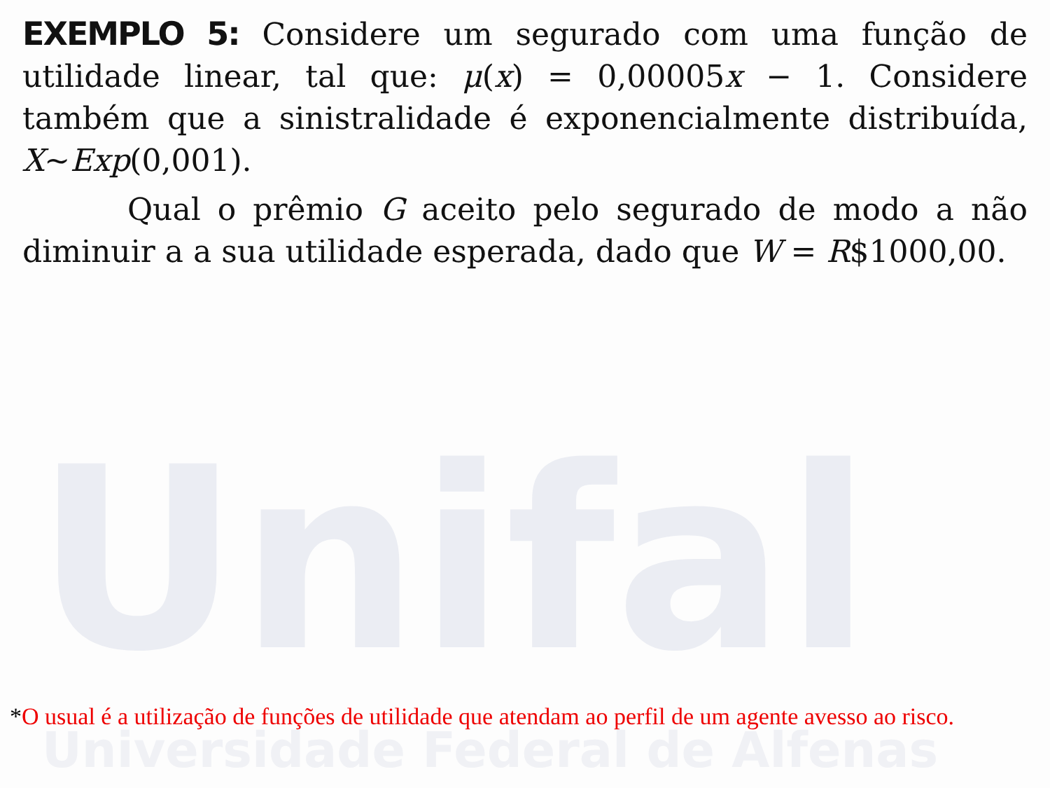Unifal
Universidade Federal de Alfenas
EXEMPLO 5: Considere um segurado com uma função de utilidade linear, tal que: μ(x) = 0,00005x − 1. Considere também que a sinistralidade é exponencialmente distribuída, X~Exp(0,001).
Qual o prêmio G aceito pelo segurado de modo a não diminuir a a sua utilidade esperada, dado que W = R$1000,00.
*O usual é a utilização de funções de utilidade que atendam ao perfil de um agente avesso ao risco.